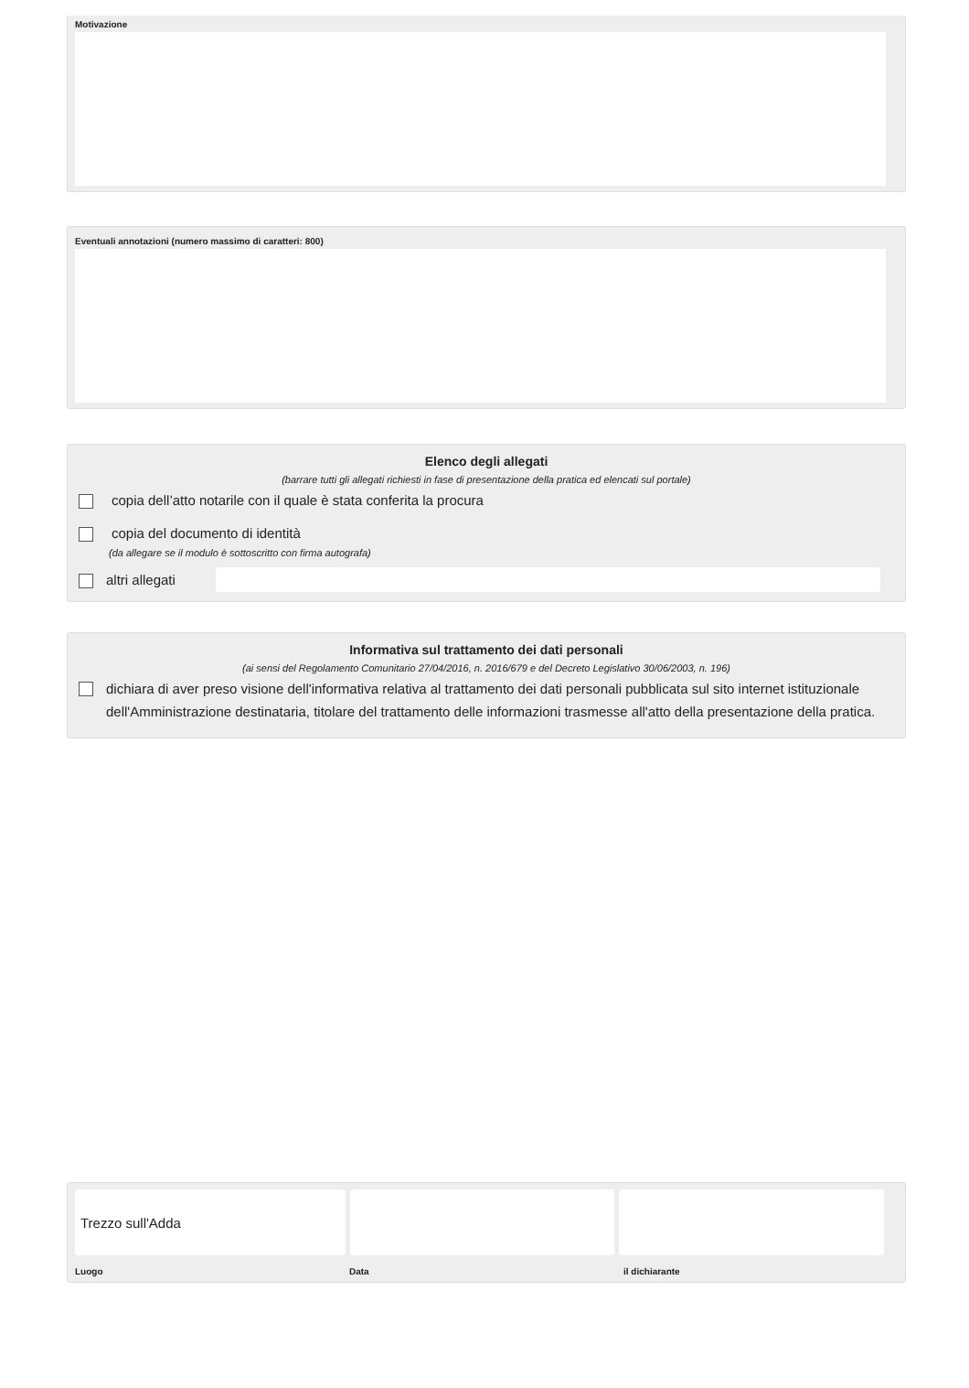Motivazione
Eventuali annotazioni (numero massimo di caratteri: 800)
Elenco degli allegati
(barrare tutti gli allegati richiesti in fase di presentazione della pratica ed elencati sul portale)
copia dell’atto notarile con il quale è stata conferita la procura
copia del documento di identità
(da allegare se il modulo è sottoscritto con firma autografa)
altri allegati
Informativa sul trattamento dei dati personali
(ai sensi del Regolamento Comunitario 27/04/2016, n. 2016/679 e del Decreto Legislativo 30/06/2003, n. 196)
dichiara di aver preso visione dell'informativa relativa al trattamento dei dati personali pubblicata sul sito internet istituzionale dell'Amministrazione destinataria, titolare del trattamento delle informazioni trasmesse all'atto della presentazione della pratica.
Trezzo sull'Adda
Luogo Data il dichiarante